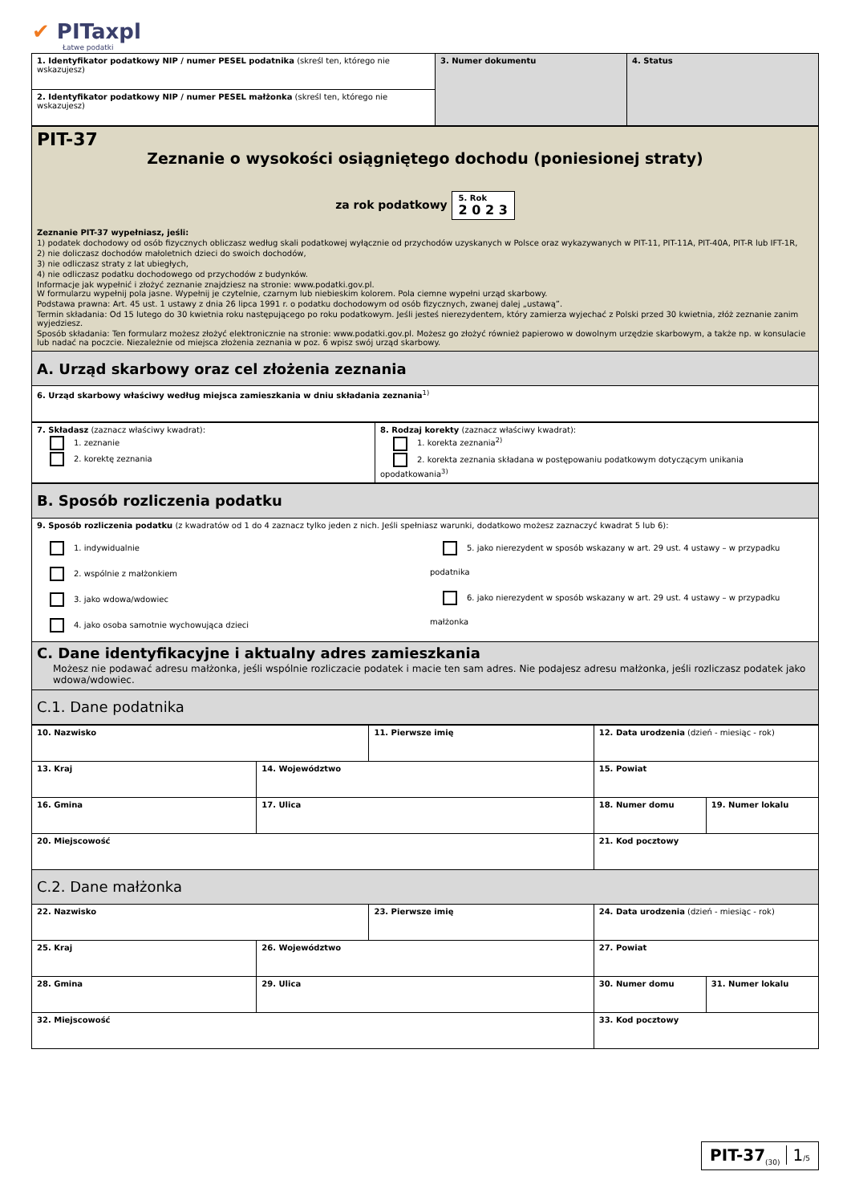✔ PITaxpl
Łatwe podatki
| 1. Identyfikator podatkowy NIP / numer PESEL podatnika (skreśl ten, którego nie wskazujesz) | 3. Numer dokumentu | 4. Status |
| 2. Identyfikator podatkowy NIP / numer PESEL małżonka (skreśl ten, którego nie wskazujesz) | | |
| PIT-37 Zeznanie o wysokości osiągniętego dochodu (poniesionej straty) za rok podatkowy 5. Rok 2 0 2 3 Zeznanie PIT-37 wypełniasz, jeśli: 1) podatek dochodowy od osób fizycznych obliczasz według skali podatkowej wyłącznie od przychodów uzyskanych w Polsce oraz wykazywanych w PIT-11, PIT-11A, PIT-40A, PIT-R lub IFT-1R, 2) nie doliczasz dochodów małoletnich dzieci do swoich dochodów, 3) nie odliczasz straty z lat ubiegłych, 4) nie odliczasz podatku dochodowego od przychodów z budynków. Informacje jak wypełnić i złożyć zeznanie znajdziesz na stronie: www.podatki.gov.pl. W formularzu wypełnij pola jasne. Wypełnij je czytelnie, czarnym lub niebieskim kolorem. Pola ciemne wypełni urząd skarbowy. Podstawa prawna: Art. 45 ust. 1 ustawy z dnia 26 lipca 1991 r. o podatku dochodowym od osób fizycznych, zwanej dalej „ustawą”. Termin składania: Od 15 lutego do 30 kwietnia roku następującego po roku podatkowym. Jeśli jesteś nierezydentem, który zamierza wyjechać z Polski przed 30 kwietnia, złóż zeznanie zanim wyjedziesz. Sposób składania: Ten formularz możesz złożyć elektronicznie na stronie: www.podatki.gov.pl. Możesz go złożyć również papierowo w dowolnym urzędzie skarbowym, a także np. w konsulacie lub nadać na poczcie. Niezależnie od miejsca złożenia zeznania w poz. 6 wpisz swój urząd skarbowy. |
| A. Urząd skarbowy oraz cel złożenia zeznania |
| 6. Urząd skarbowy właściwy według miejsca zamieszkania w dniu składania zeznania<sup>1)</sup> |
| 7. Składasz (zaznacz właściwy kwadrat): 1. zeznanie 2. korektę zeznania | 8. Rodzaj korekty (zaznacz właściwy kwadrat): 1. korekta zeznania<sup>2)</sup> 2. korekta zeznania składana w postępowaniu podatkowym dotyczącym unikania opodatkowania<sup>3)</sup> |
| B. Sposób rozliczenia podatku | |
| 9. Sposób rozliczenia podatku (z kwadratów od 1 do 4 zaznacz tylko jeden z nich. Jeśli spełniasz warunki, dodatkowo możesz zaznaczyć kwadrat 5 lub 6): | |
| 1. indywidualnie 2. wspólnie z małżonkiem 3. jako wdowa/wdowiec 4. jako osoba samotnie wychowująca dzieci | 5. jako nierezydent w sposób wskazany w art. 29 ust. 4 ustawy – w przypadku podatnika 6. jako nierezydent w sposób wskazany w art. 29 ust. 4 ustawy – w przypadku małżonka |
| C. Dane identyfikacyjne i aktualny adres zamieszkania Możesz nie podawać adresu małżonka, jeśli wspólnie rozliczacie podatek i macie ten sam adres. Nie podajesz adresu małżonka, jeśli rozliczasz podatek jako wdowa/wdowiec. | |
| C.1. Dane podatnika | |
| 10. Nazwisko | | 11. Pierwsze imię | 12. Data urodzenia (dzień - miesiąc - rok) | |
| 13. Kraj | 14. Województwo | | 15. Powiat | |
| 16. Gminа | 17. Ulica | | 18. Numer domu | 19. Numer lokalu |
| 20. Miejscowość | | | 21. Kod pocztowy | |
| C.2. Dane małżonka | | | | |
| 22. Nazwisko | | 23. Pierwsze imię | 24. Data urodzenia (dzień - miesiąc - rok) | |
| 25. Kraj | 26. Województwo | | 27. Powiat | |
| 28. Gmina | 29. Ulica | | 30. Numer domu | 31. Numer lokalu |
| 32. Miejscowość | | | 33. Kod pocztowy | |
PIT-37<sub>(30)</sub> 1/5